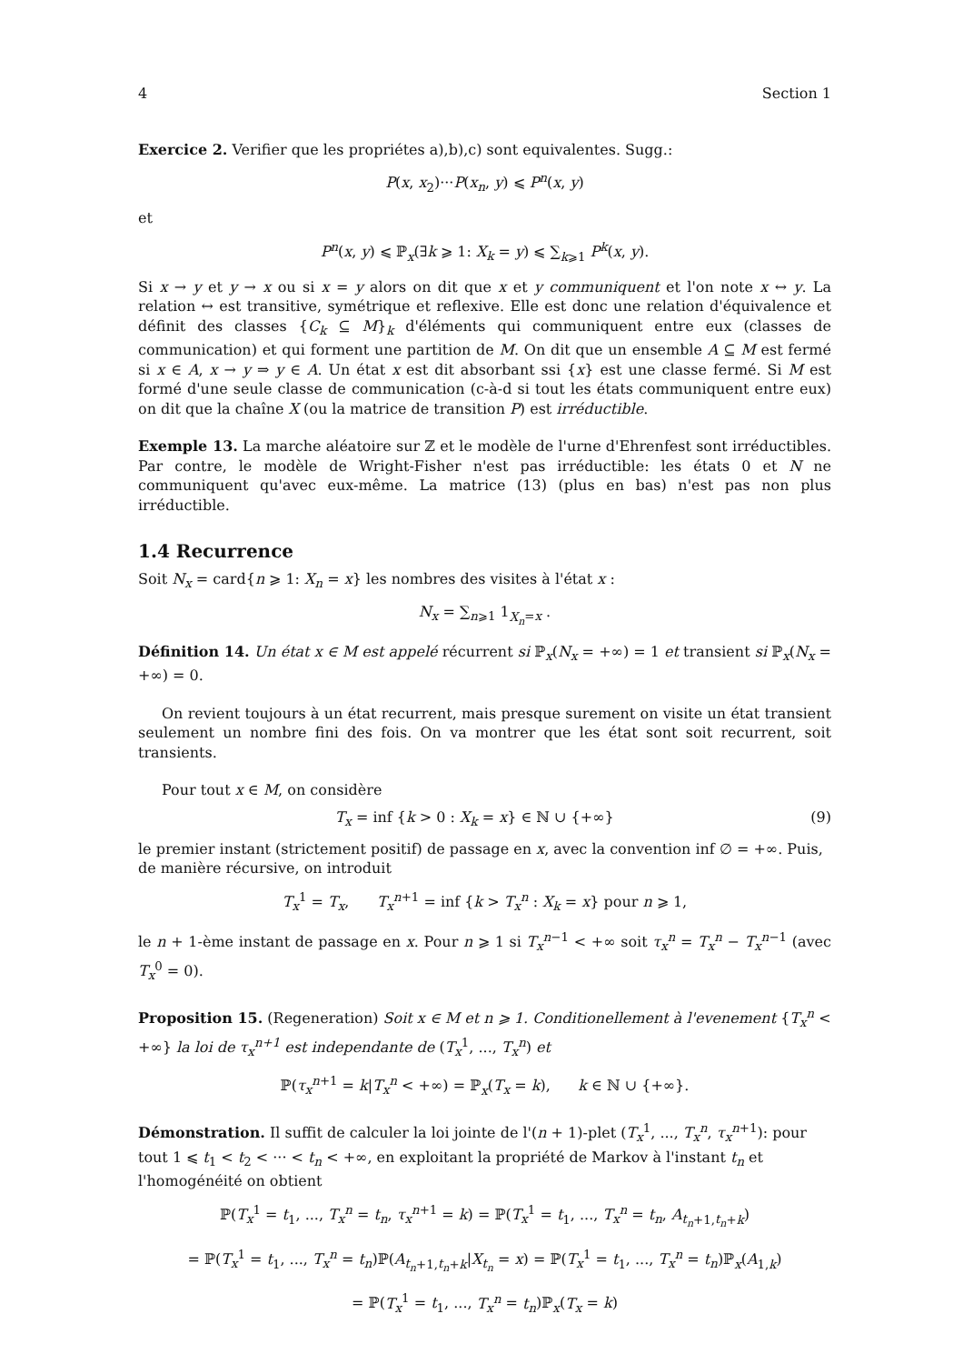4 Section 1
Exercice 2. Verifier que les propriétes a),b),c) sont equivalentes. Sugg.:
P(x, x<sub>2</sub>)···P(x<sub>n</sub>, y) ⩽ P<sup>n</sup>(x, y)
et
P<sup>n</sup>(x, y) ⩽ ℙ<sub>x</sub>(∃k ⩾ 1: X<sub>k</sub> = y) ⩽ ∑<sub>k⩾1</sub> P<sup>k</sup>(x, y).
Si x → y et y → x ou si x = y alors on dit que x et y communiquent et l'on note x ↔ y. La relation ↔ est transitive, symétrique et reflexive. Elle est donc une relation d'équivalence et définit des classes {C<sub>k</sub> ⊆ M}<sub>k</sub> d'éléments qui communiquent entre eux (classes de communication) et qui forment une partition de M. On dit que un ensemble A ⊆ M est fermé si x ∈ A, x → y ⇒ y ∈ A. Un état x est dit absorbant ssi {x} est une classe fermé. Si M est formé d'une seule classe de communication (c-à-d si tout les états communiquent entre eux) on dit que la chaîne X (ou la matrice de transition P) est irréductible.
Exemple 13. La marche aléatoire sur ℤ et le modèle de l'urne d'Ehrenfest sont irréductibles. Par contre, le modèle de Wright-Fisher n'est pas irréductible: les états 0 et N ne communiquent qu'avec eux-même. La matrice (13) (plus en bas) n'est pas non plus irréductible.
1.4 Recurrence
Soit N<sub>x</sub> = card{n ⩾ 1: X<sub>n</sub> = x} les nombres des visites à l'état x :
N<sub>x</sub> = ∑<sub>n⩾1</sub> 1<sub>X<sub>n</sub>=x</sub> .
Définition 14. Un état x ∈ M est appelé récurrent si ℙ<sub>x</sub>(N<sub>x</sub> = +∞) = 1 et transient si ℙ<sub>x</sub>(N<sub>x</sub> = +∞) = 0.
On revient toujours à un état recurrent, mais presque surement on visite un état transient seulement un nombre fini des fois. On va montrer que les état sont soit recurrent, soit transients.
Pour tout x ∈ M, on considère
T<sub>x</sub> = inf {k > 0 : X<sub>k</sub> = x} ∈ ℕ ∪ {+∞} (9)
le premier instant (strictement positif) de passage en x, avec la convention inf ∅ = +∞. Puis, de manière récursive, on introduit
T<sub>x</sub><sup>1</sup> = T<sub>x</sub>, T<sub>x</sub><sup>n</sup><sup>+1</sup> = inf {k > T<sub>x</sub><sup>n</sup> : X<sub>k</sub> = x} pour n ⩾ 1,
le n + 1-ème instant de passage en x. Pour n ⩾ 1 si T<sub>x</sub><sup>n−1</sup> < +∞ soit τ<sub>x</sub><sup>n</sup> = T<sub>x</sub><sup>n</sup> − T<sub>x</sub><sup>n−1</sup> (avec T<sub>x</sub><sup>0</sup> = 0).
Proposition 15. (Regeneration) Soit x ∈ M et n ⩾ 1. Conditionellement à l'evenement {T<sub>x</sub><sup>n</sup> < +∞} la loi de τ<sub>x</sub><sup>n+1</sup> est independante de (T<sub>x</sub><sup>1</sup>, ..., T<sub>x</sub><sup>n</sup>) et
ℙ(τ<sub>x</sub><sup>n+1</sup> = k|T<sub>x</sub><sup>n</sup> < +∞) = ℙ<sub>x</sub>(T<sub>x</sub> = k), k ∈ ℕ ∪ {+∞}.
Démonstration. Il suffit de calculer la loi jointe de l'(n + 1)-plet (T<sub>x</sub><sup>1</sup>, ..., T<sub>x</sub><sup>n</sup>, τ<sub>x</sub><sup>n+1</sup>): pour tout 1 ⩽ t<sub>1</sub> < t<sub>2</sub> < ··· < t<sub>n</sub> < +∞, en exploitant la propriété de Markov à l'instant t<sub>n</sub> et l'homogénéité on obtient
ℙ(T<sub>x</sub><sup>1</sup> = t<sub>1</sub>, ..., T<sub>x</sub><sup>n</sup> = t<sub>n</sub>, τ<sub>x</sub><sup>n+1</sup> = k) = ℙ(T<sub>x</sub><sup>1</sup> = t<sub>1</sub>, ..., T<sub>x</sub><sup>n</sup> = t<sub>n</sub>, A<sub>t<sub>n</sub>+1,t<sub>n</sub>+k</sub>)
= ℙ(T<sub>x</sub><sup>1</sup> = t<sub>1</sub>, ..., T<sub>x</sub><sup>n</sup> = t<sub>n</sub>)ℙ(A<sub>t<sub>n</sub>+1,t<sub>n</sub>+k</sub>|X<sub>t<sub>n</sub></sub> = x) = ℙ(T<sub>x</sub><sup>1</sup> = t<sub>1</sub>, ..., T<sub>x</sub><sup>n</sup> = t<sub>n</sub>)ℙ<sub>x</sub>(A<sub>1,k</sub>)
= ℙ(T<sub>x</sub><sup>1</sup> = t<sub>1</sub>, ..., T<sub>x</sub><sup>n</sup> = t<sub>n</sub>)ℙ<sub>x</sub>(T<sub>x</sub> = k)